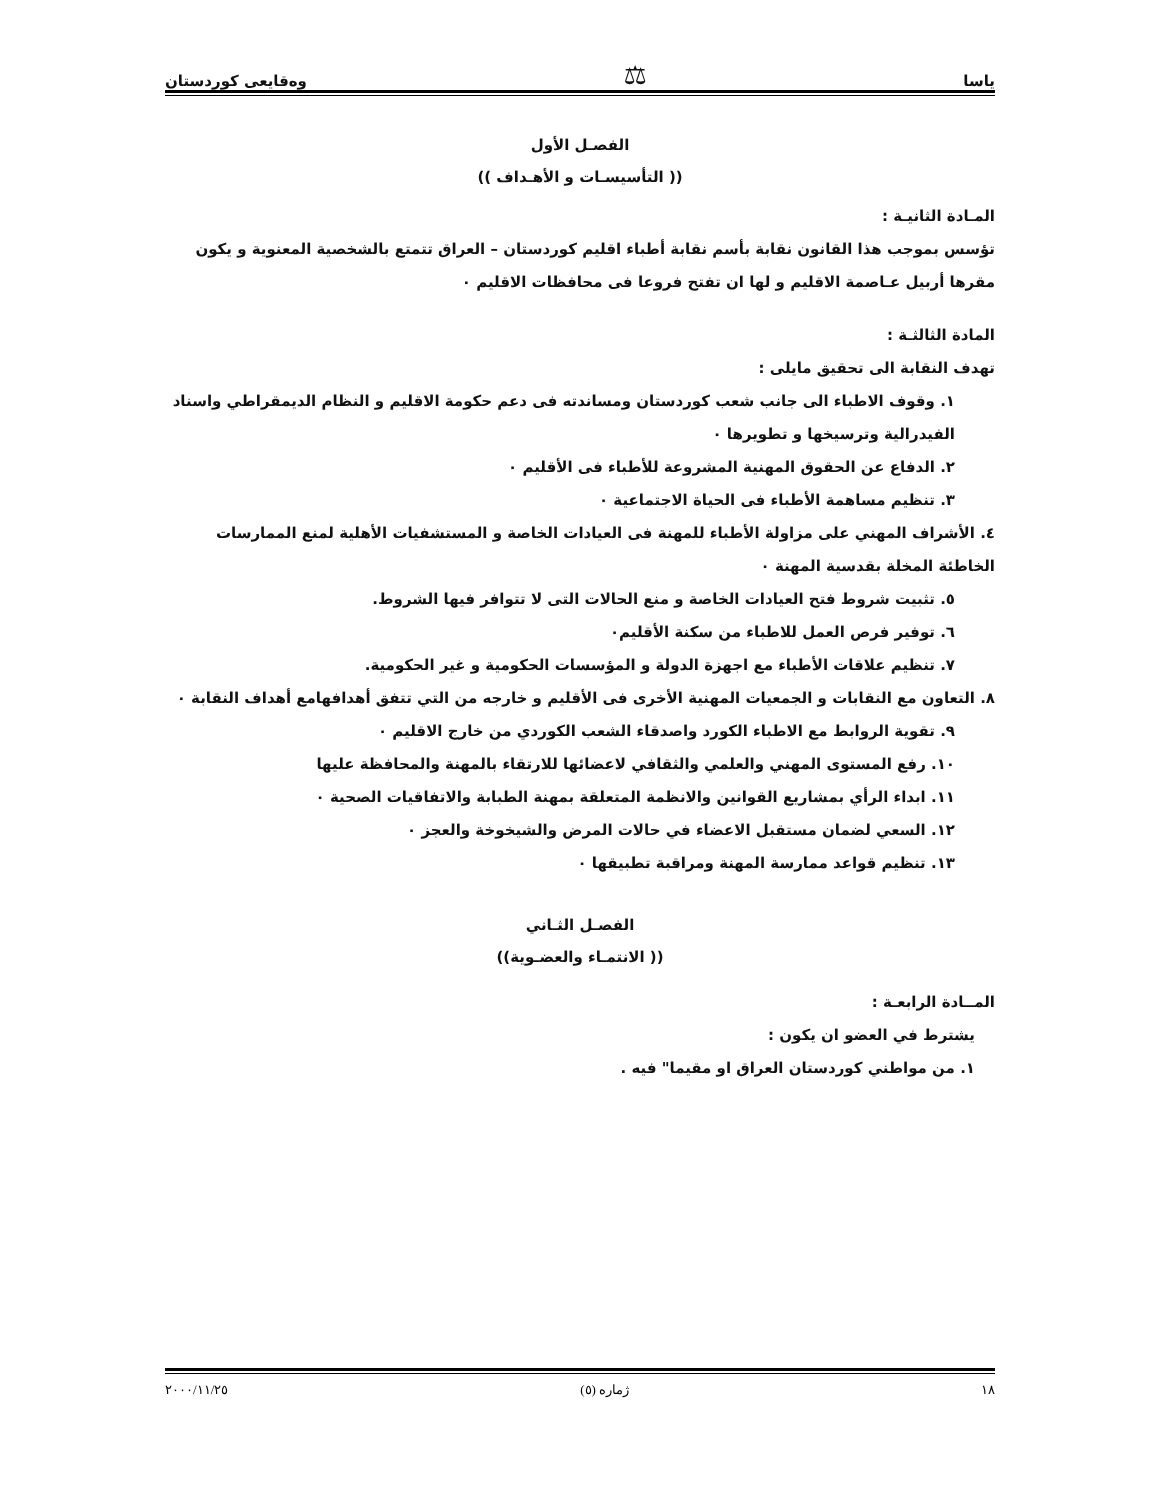ياسا ⚖ وەقايعی كوردستان
الفصـل الأول
(( التأسيسـات و الأهـداف ))
المـادة الثانيـة :
تؤسس بموجب هذا القانون نقابة بأسم نقابة أطباء اقليم كوردستان – العراق تتمتع بالشخصية المعنوية و يكون مقرها أربيل عـاصمة الاقليم و لها ان تفتح فروعا فى محافظات الاقليم ٠
المادة الثالثـة :
تهدف النقابة الى تحقيق مايلى :
١. وقوف الاطباء الى جانب شعب كوردستان ومساندته فى دعم حكومة الاقليم و النظام الديمقراطي واسناد الفيدرالية وترسيخها و تطويرها ٠
٢. الدفاع عن الحقوق المهنية المشروعة للأطباء فى الأقليم ٠
٣. تنظيم مساهمة الأطباء فى الحياة الاجتماعية ٠
٤. الأشراف المهني على مزاولة الأطباء للمهنة فى العيادات الخاصة و المستشفيات الأهلية لمنع الممارسات الخاطئة المخلة بقدسية المهنة ٠
٥. تثبيت شروط فتح العيادات الخاصة و منع الحالات التى لا تتوافر فيها الشروط.
٦. توفير فرص العمل للاطباء من سكنة الأقليم٠
٧. تنظيم علاقات الأطباء مع اجهزة الدولة و المؤسسات الحكومية و غير الحكومية.
٨. التعاون مع النقابات و الجمعيات المهنية الأخرى فى الأقليم و خارجه من التي تتفق أهدافهامع أهداف النقابة ٠
٩. تقوية الروابط مع الاطباء الكورد واصدقاء الشعب الكوردي من خارج الاقليم ٠
١٠. رفع المستوى المهني والعلمي والثقافي لاعضائها للارتقاء بالمهنة والمحافظة عليها
١١. ابداء الرأي بمشاريع القوانين والانظمة المتعلقة بمهنة الطبابة والاتفاقيات الصحية ٠
١٢. السعي لضمان مستقبل الاعضاء في حالات المرض والشيخوخة والعجز ٠
١٣. تنظيم قواعد ممارسة المهنة ومراقبة تطبيقها ٠
الفصـل الثـاني
(( الانتمـاء والعضـوية))
المــادة الرابعـة :
يشترط في العضو ان يكون :
١. من مواطني كوردستان العراق او مقيما" فيه .
١٨ ژماره (٥) ٢٠٠٠/١١/٢٥